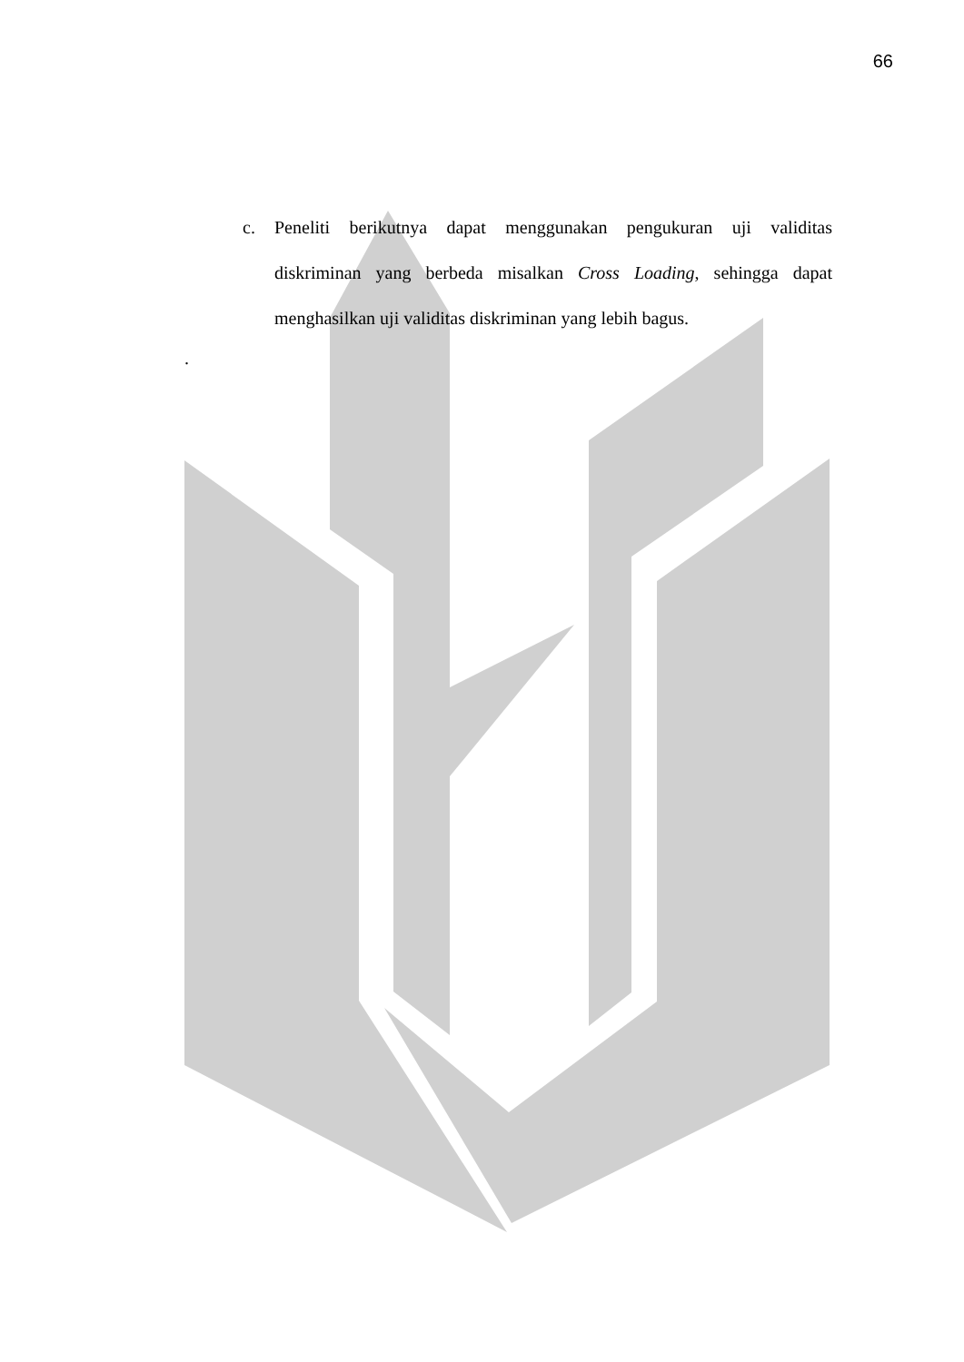66
c. Peneliti berikutnya dapat menggunakan pengukuran uji validitas diskriminan yang berbeda misalkan Cross Loading, sehingga dapat menghasilkan uji validitas diskriminan yang lebih bagus.
.